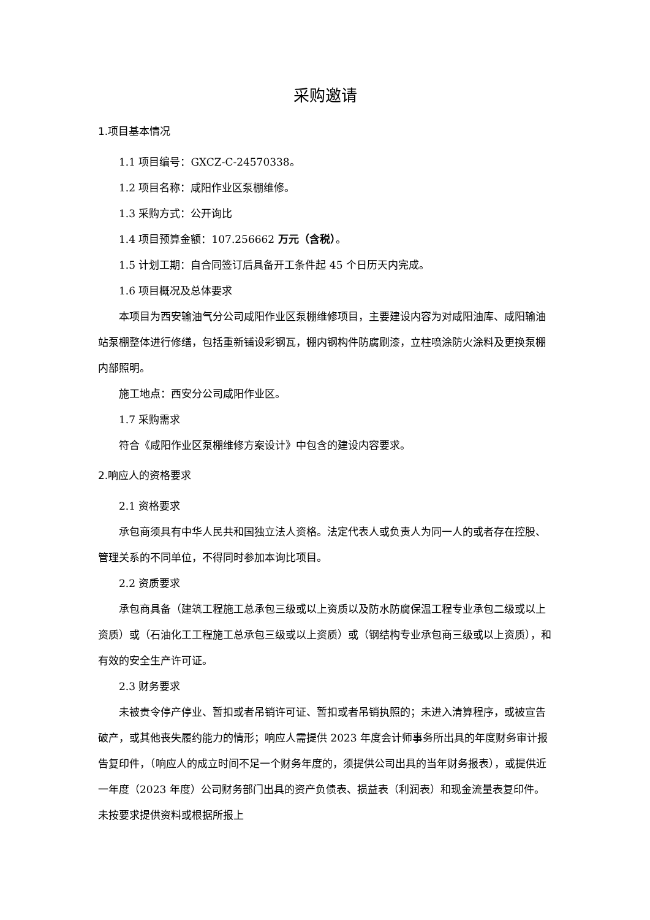采购邀请
1.项目基本情况
1.1 项目编号：GXCZ-C-24570338。
1.2 项目名称：咸阳作业区泵棚维修。
1.3 采购方式：公开询比
1.4 项目预算金额：107.256662 万元（含税）。
1.5 计划工期：自合同签订后具备开工条件起 45 个日历天内完成。
1.6 项目概况及总体要求
本项目为西安输油气分公司咸阳作业区泵棚维修项目，主要建设内容为对咸阳油库、咸阳输油站泵棚整体进行修缮，包括重新铺设彩钢瓦，棚内钢构件防腐刷漆，立柱喷涂防火涂料及更换泵棚内部照明。
施工地点：西安分公司咸阳作业区。
1.7 采购需求
符合《咸阳作业区泵棚维修方案设计》中包含的建设内容要求。
2.响应人的资格要求
2.1 资格要求
承包商须具有中华人民共和国独立法人资格。法定代表人或负责人为同一人的或者存在控股、管理关系的不同单位，不得同时参加本询比项目。
2.2 资质要求
承包商具备（建筑工程施工总承包三级或以上资质以及防水防腐保温工程专业承包二级或以上资质）或（石油化工工程施工总承包三级或以上资质）或（钢结构专业承包商三级或以上资质），和有效的安全生产许可证。
2.3 财务要求
未被责令停产停业、暂扣或者吊销许可证、暂扣或者吊销执照的；未进入清算程序，或被宣告破产，或其他丧失履约能力的情形；响应人需提供 2023 年度会计师事务所出具的年度财务审计报告复印件，（响应人的成立时间不足一个财务年度的，须提供公司出具的当年财务报表），或提供近一年度（2023 年度）公司财务部门出具的资产负债表、损益表（利润表）和现金流量表复印件。未按要求提供资料或根据所报上